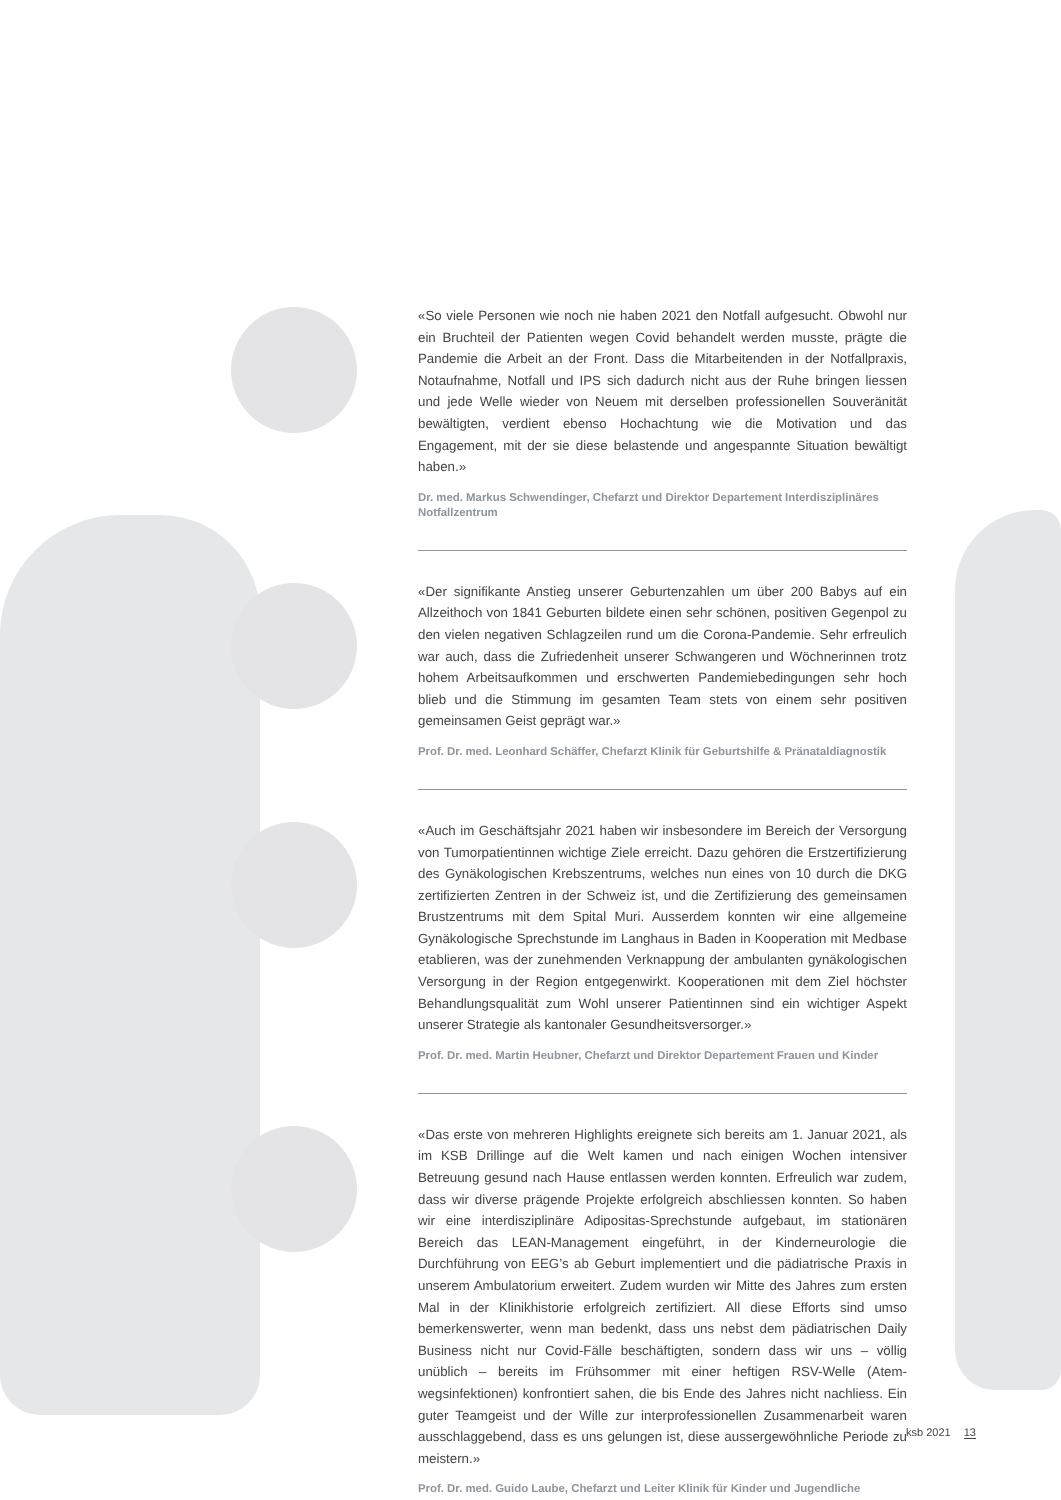«So viele Personen wie noch nie haben 2021 den Notfall aufgesucht. Obwohl nur ein Bruchteil der Patienten wegen Covid behandelt werden musste, prägte die Pandemie die Arbeit an der Front. Dass die Mitarbeitenden in der Notfallpraxis, Notaufnahme, Notfall und IPS sich dadurch nicht aus der Ruhe bringen liessen und jede Welle wieder von Neuem mit derselben professionellen Souveränität bewältigten, verdient ebenso Hochachtung wie die Motivation und das Engagement, mit der sie diese belastende und angespannte Situation bewältigt haben.»
Dr. med. Markus Schwendinger, Chefarzt und Direktor Departement Interdisziplinäres Notfallzentrum
«Der signifikante Anstieg unserer Geburtenzahlen um über 200 Babys auf ein Allzeit­hoch von 1841 Geburten bildete einen sehr schönen, positiven Gegenpol zu den vielen negativen Schlagzeilen rund um die Corona-Pandemie. Sehr erfreulich war auch, dass die Zufriedenheit unserer Schwangeren und Wöchnerinnen trotz hohem Arbeitsaufkom­men und erschwerten Pandemiebedingungen sehr hoch blieb und die Stimmung im gesamten Team stets von einem sehr positiven gemeinsamen Geist geprägt war.»
Prof. Dr. med. Leonhard Schäffer, Chefarzt Klinik für Geburtshilfe & Pränataldiagnostik
«Auch im Geschäftsjahr 2021 haben wir insbesondere im Bereich der Versorgung von Tumorpatientinnen wichtige Ziele erreicht. Dazu gehören die Erstzertifizierung des Gynä­kologischen Krebszentrums, welches nun eines von 10 durch die DKG zertifizierten Zen­tren in der Schweiz ist, und die Zertifizierung des gemeinsamen Brustzentrums mit dem Spital Muri. Ausserdem konnten wir eine allgemeine Gynäkologische Sprechstunde im Langhaus in Baden in Kooperation mit Medbase etablieren, was der zunehmenden Ver­knappung der ambulanten gynäkologischen Versorgung in der Region entgegenwirkt. Kooperationen mit dem Ziel höchster Behandlungsqualität zum Wohl unserer Patientin­nen sind ein wichtiger Aspekt unserer Strategie als kantonaler Gesundheitsversorger.»
Prof. Dr. med. Martin Heubner, Chefarzt und Direktor Departement Frauen und Kinder
«Das erste von mehreren Highlights ereignete sich bereits am 1. Januar 2021, als im KSB Drillinge auf die Welt kamen und nach einigen Wochen intensiver Betreuung gesund nach Hause entlassen werden konnten. Erfreulich war zudem, dass wir diver­se prägende Projekte erfolgreich abschliessen konnten. So haben wir eine interdiszi­plinäre Adipositas-Sprechstunde aufgebaut, im stationären Bereich das LEAN-Ma­nagement eingeführt, in der Kinderneurologie die Durchführung von EEG’s ab Geburt implementiert und die pädiatrische Praxis in unserem Ambulatorium erweitert. Zudem wurden wir Mitte des Jahres zum ersten Mal in der Klinikhistorie erfolgreich zertifiziert. All diese Efforts sind umso bemerkenswerter, wenn man bedenkt, dass uns nebst dem pädiatrischen Daily Business nicht nur Covid-Fälle beschäftigten, sondern dass wir uns – völlig unüblich – bereits im Frühsommer mit einer heftigen RSV-Welle (Atem­wegsinfektionen) konfrontiert sahen, die bis Ende des Jahres nicht nachliess. Ein guter Teamgeist und der Wille zur interprofessionellen Zusammenarbeit waren ausschlag­gebend, dass es uns gelungen ist, diese aussergewöhnliche Periode zu meistern.»
Prof. Dr. med. Guido Laube, Chefarzt und Leiter Klinik für Kinder und Jugendliche
ksb 2021 13